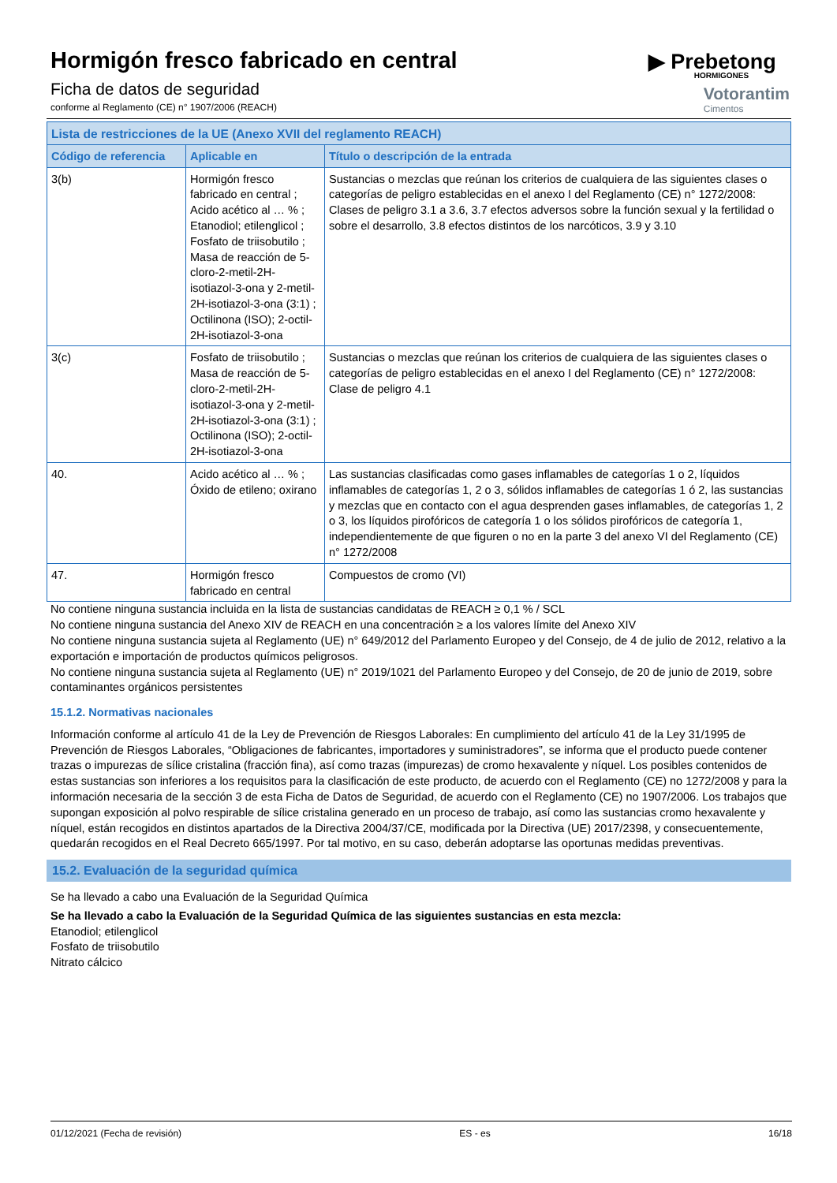Hormigón fresco fabricado en central
Ficha de datos de seguridad
conforme al Reglamento (CE) n° 1907/2006 (REACH)
▶ Prebetong
HORMIGONES
Votorantim
Cimentos
| Lista de restricciones de la UE (Anexo XVII del reglamento REACH) | | |
| --- | --- | --- |
| Código de referencia | Aplicable en | Título o descripción de la entrada |
| 3(b) | Hormigón fresco fabricado en central ; Acido acético al … % ; Etanodiol; etilenglicol ; Fosfato de triisobutilo ; Masa de reacción de 5-cloro-2-metil-2H-isotiazol-3-ona y 2-metil-2H-isotiazol-3-ona (3:1) ; Octilinona (ISO); 2-octil-2H-isotiazol-3-ona | Sustancias o mezclas que reúnan los criterios de cualquiera de las siguientes clases o categorías de peligro establecidas en el anexo I del Reglamento (CE) n° 1272/2008: Clases de peligro 3.1 a 3.6, 3.7 efectos adversos sobre la función sexual y la fertilidad o sobre el desarrollo, 3.8 efectos distintos de los narcóticos, 3.9 y 3.10 |
| 3(c) | Fosfato de triisobutilo ; Masa de reacción de 5-cloro-2-metil-2H-isotiazol-3-ona y 2-metil-2H-isotiazol-3-ona (3:1) ; Octilinona (ISO); 2-octil-2H-isotiazol-3-ona | Sustancias o mezclas que reúnan los criterios de cualquiera de las siguientes clases o categorías de peligro establecidas en el anexo I del Reglamento (CE) n° 1272/2008: Clase de peligro 4.1 |
| 40. | Acido acético al … % ; Óxido de etileno; oxirano | Las sustancias clasificadas como gases inflamables de categorías 1 o 2, líquidos inflamables de categorías 1, 2 o 3, sólidos inflamables de categorías 1 ó 2, las sustancias y mezclas que en contacto con el agua desprenden gases inflamables, de categorías 1, 2 o 3, los líquidos pirofóricos de categoría 1 o los sólidos pirofóricos de categoría 1, independientemente de que figuren o no en la parte 3 del anexo VI del Reglamento (CE) n° 1272/2008 |
| 47. | Hormigón fresco fabricado en central | Compuestos de cromo (VI) |
No contiene ninguna sustancia incluida en la lista de sustancias candidatas de REACH ≥ 0,1 % / SCL
No contiene ninguna sustancia del Anexo XIV de REACH en una concentración ≥ a los valores límite del Anexo XIV
No contiene ninguna sustancia sujeta al Reglamento (UE) n° 649/2012 del Parlamento Europeo y del Consejo, de 4 de julio de 2012, relativo a la exportación e importación de productos químicos peligrosos.
No contiene ninguna sustancia sujeta al Reglamento (UE) n° 2019/1021 del Parlamento Europeo y del Consejo, de 20 de junio de 2019, sobre contaminantes orgánicos persistentes
15.1.2. Normativas nacionales
Información conforme al artículo 41 de la Ley de Prevención de Riesgos Laborales: En cumplimiento del artículo 41 de la Ley 31/1995 de Prevención de Riesgos Laborales, “Obligaciones de fabricantes, importadores y suministradores”, se informa que el producto puede contener trazas o impurezas de sílice cristalina (fracción fina), así como trazas (impurezas) de cromo hexavalente y níquel. Los posibles contenidos de estas sustancias son inferiores a los requisitos para la clasificación de este producto, de acuerdo con el Reglamento (CE) no 1272/2008 y para la información necesaria de la sección 3 de esta Ficha de Datos de Seguridad, de acuerdo con el Reglamento (CE) no 1907/2006. Los trabajos que supongan exposición al polvo respirable de sílice cristalina generado en un proceso de trabajo, así como las sustancias cromo hexavalente y níquel, están recogidos en distintos apartados de la Directiva 2004/37/CE, modificada por la Directiva (UE) 2017/2398, y consecuentemente, quedarán recogidos en el Real Decreto 665/1997. Por tal motivo, en su caso, deberán adoptarse las oportunas medidas preventivas.
15.2. Evaluación de la seguridad química
Se ha llevado a cabo una Evaluación de la Seguridad Química
Se ha llevado a cabo la Evaluación de la Seguridad Química de las siguientes sustancias en esta mezcla:
Etanodiol; etilenglicol
Fosfato de triisobutilo
Nitrato cálcico
01/12/2021 (Fecha de revisión) ES - es 16/18